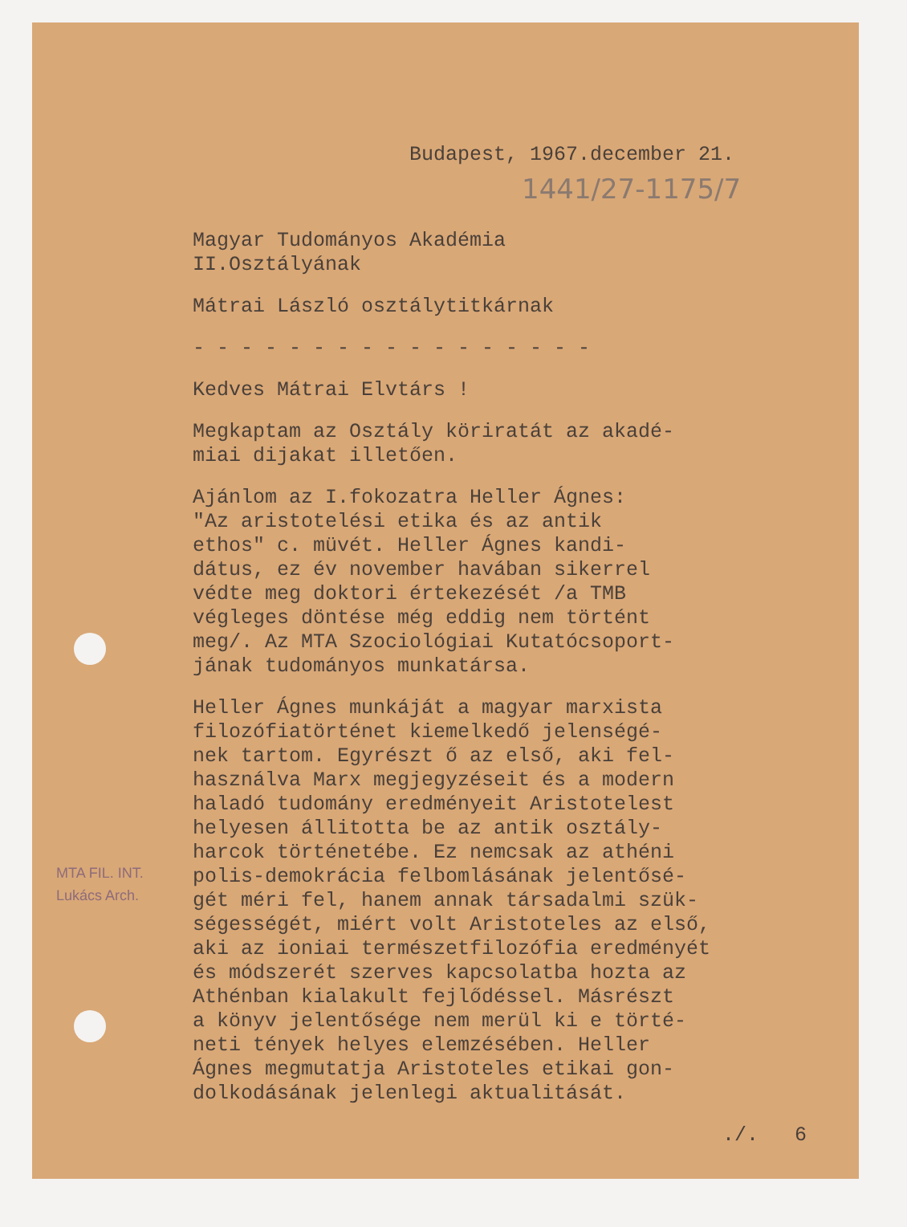Budapest, 1967.december 21.
1441/27-1175/7
Magyar Tudományos Akadémia
II.Osztályának
Mátrai László osztálytitkárnak
- - - - - - - - - - - - - - - - -
Kedves Mátrai Elvtárs !
Megkaptam az Osztály köriratát az akadé-
miai dijakat illetően.
Ajánlom az I.fokozatra Heller Ágnes:
"Az aristotelési etika és az antik
ethos" c. müvét. Heller Ágnes kandi-
dátus, ez év november havában sikerrel
védte meg doktori értekezését /a TMB
végleges döntése még eddig nem történt
meg/. Az MTA Szociológiai Kutatócsoport-
jának tudományos munkatársa.
Heller Ágnes munkáját a magyar marxista
filozófiatörténet kiemelkedő jelenségé-
nek tartom. Egyrészt ő az első, aki fel-
használva Marx megjegyzéseit és a modern
haladó tudomány eredményeit Aristotelest
helyesen állitotta be az antik osztály-
harcok történetébe. Ez nemcsak az athéni
polis-demokrácia felbomlásának jelentősé-
gét méri fel, hanem annak társadalmi szük-
ségességét, miért volt Aristoteles az első,
aki az ioniai természetfilozófia eredményét
és módszerét szerves kapcsolatba hozta az
Athénban kialakult fejlődéssel. Másrészt
a könyv jelentősége nem merül ki e törté-
neti tények helyes elemzésében. Heller
Ágnes megmutatja Aristoteles etikai gon-
dolkodásának jelenlegi aktualitását.
MTA FIL. INT.
Lukács Arch.
./. 6